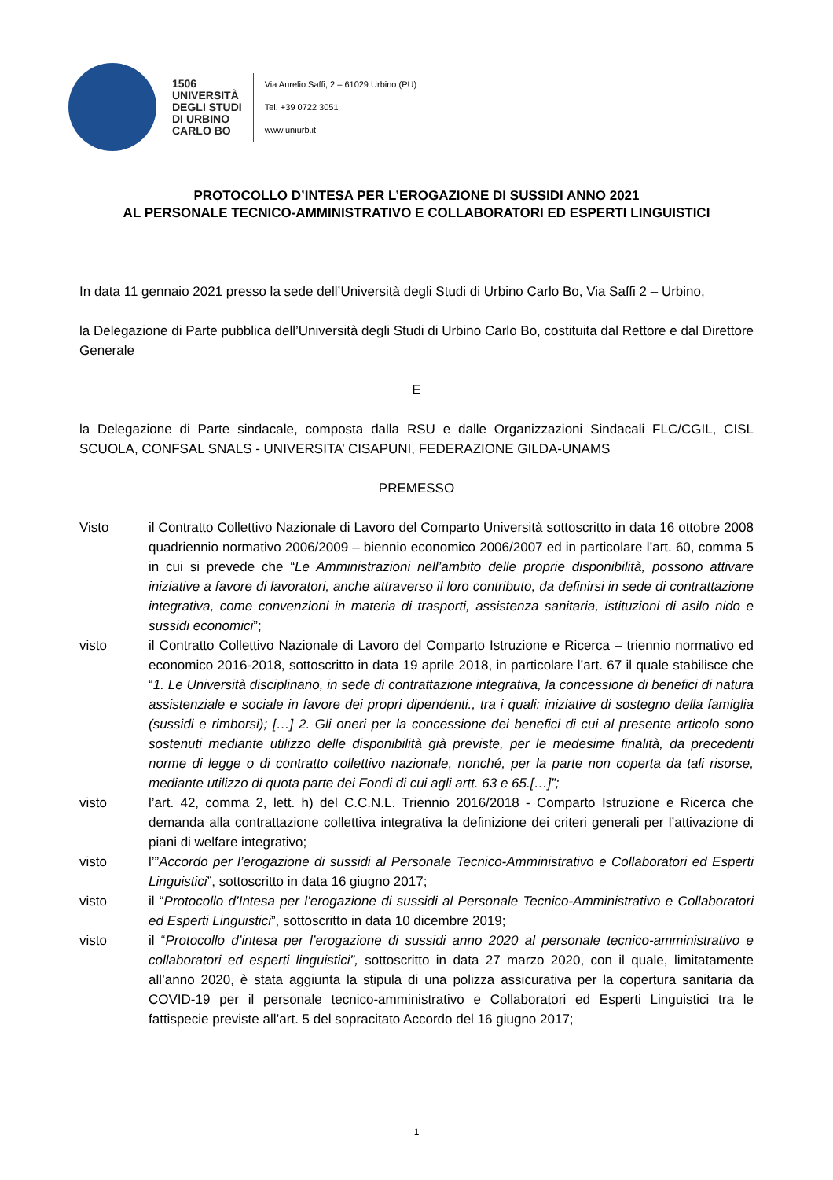1506
UNIVERSITÀ
DEGLI STUDI
DI URBINO
CARLO BO
Via Aurelio Saffi, 2 – 61029 Urbino (PU)
Tel. +39 0722 3051
www.uniurb.it
PROTOCOLLO D’INTESA PER L’EROGAZIONE DI SUSSIDI ANNO 2021
AL PERSONALE TECNICO-AMMINISTRATIVO E COLLABORATORI ED ESPERTI LINGUISTICI
In data 11 gennaio 2021 presso la sede dell’Università degli Studi di Urbino Carlo Bo, Via Saffi 2 – Urbino,
la Delegazione di Parte pubblica dell’Università degli Studi di Urbino Carlo Bo, costituita dal Rettore e dal Direttore Generale
E
la Delegazione di Parte sindacale, composta dalla RSU e dalle Organizzazioni Sindacali FLC/CGIL, CISL SCUOLA, CONFSAL SNALS - UNIVERSITA’ CISAPUNI, FEDERAZIONE GILDA-UNAMS
PREMESSO
| Visto | il Contratto Collettivo Nazionale di Lavoro del Comparto Università sottoscritto in data 16 ottobre 2008 quadriennio normativo 2006/2009 – biennio economico 2006/2007 ed in particolare l’art. 60, comma 5 in cui si prevede che “ Le Amministrazioni nell’ambito delle proprie disponibilità, possono attivare iniziative a favore di lavoratori, anche attraverso il loro contributo, da definirsi in sede di contrattazione integrativa, come convenzioni in materia di trasporti, assistenza sanitaria, istituzioni di asilo nido e sussidi economici ”; |
| visto | il Contratto Collettivo Nazionale di Lavoro del Comparto Istruzione e Ricerca – triennio normativo ed economico 2016-2018, sottoscritto in data 19 aprile 2018, in particolare l’art. 67 il quale stabilisce che “ 1. Le Università disciplinano, in sede di contrattazione integrativa, la concessione di benefici di natura assistenziale e sociale in favore dei propri dipendenti., tra i quali: iniziative di sostegno della famiglia (sussidi e rimborsi); […] 2. Gli oneri per la concessione dei benefici di cui al presente articolo sono sostenuti mediante utilizzo delle disponibilità già previste, per le medesime finalità, da precedenti norme di legge o di contratto collettivo nazionale, nonché, per la parte non coperta da tali risorse, mediante utilizzo di quota parte dei Fondi di cui agli artt. 63 e 65.[…]”; |
| visto | l’art. 42, comma 2, lett. h) del C.C.N.L. Triennio 2016/2018 - Comparto Istruzione e Ricerca che demanda alla contrattazione collettiva integrativa la definizione dei criteri generali per l’attivazione di piani di welfare integrativo; |
| visto | l’” Accordo per l’erogazione di sussidi al Personale Tecnico-Amministrativo e Collaboratori ed Esperti Linguistici ”, sottoscritto in data 16 giugno 2017; |
| visto | il “ Protocollo d’Intesa per l’erogazione di sussidi al Personale Tecnico-Amministrativo e Collaboratori ed Esperti Linguistici ”, sottoscritto in data 10 dicembre 2019; |
| visto | il “ Protocollo d’intesa per l’erogazione di sussidi anno 2020 al personale tecnico-amministrativo e collaboratori ed esperti linguistici”, sottoscritto in data 27 marzo 2020, con il quale, limitatamente all’anno 2020, è stata aggiunta la stipula di una polizza assicurativa per la copertura sanitaria da COVID-19 per il personale tecnico-amministrativo e Collaboratori ed Esperti Linguistici tra le fattispecie previste all’art. 5 del sopracitato Accordo del 16 giugno 2017; |
1